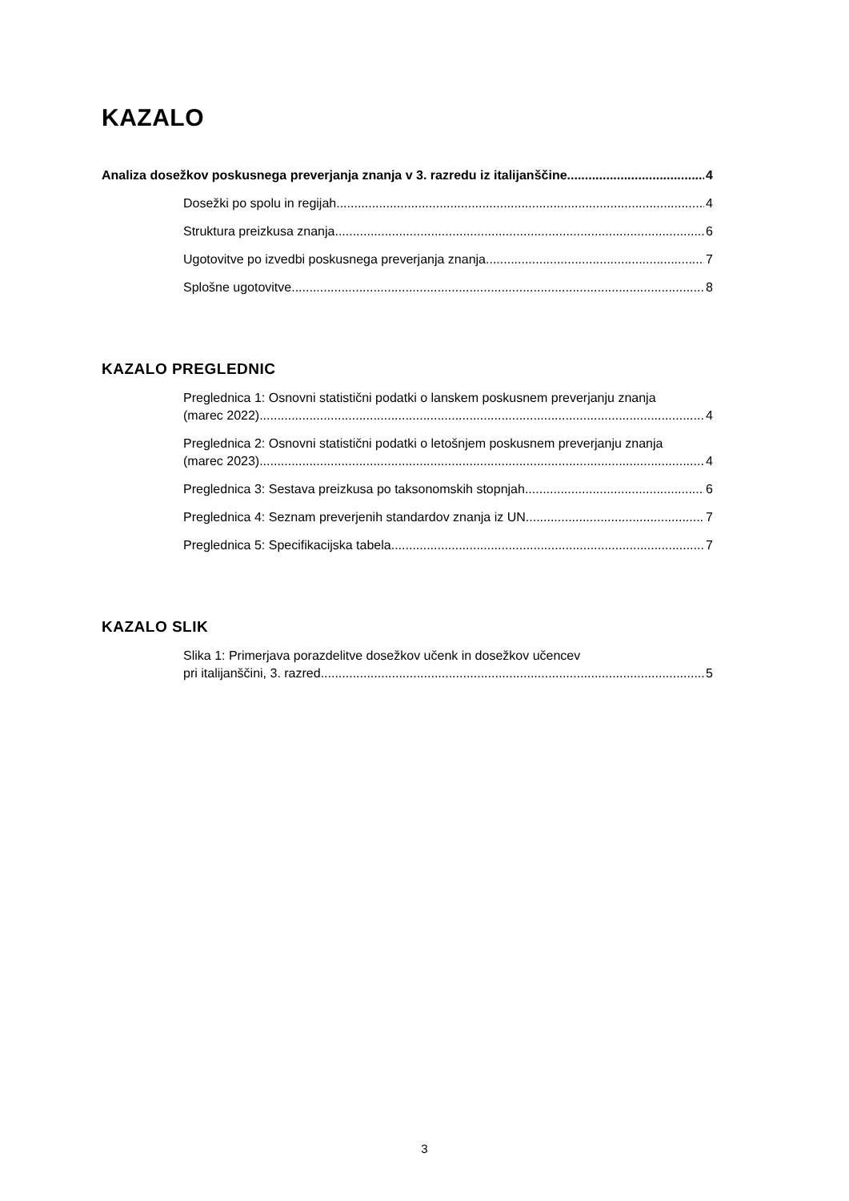KAZALO
Analiza dosežkov poskusnega preverjanja znanja v 3. razredu iz italijanščine 4
Dosežki po spolu in regijah 4
Struktura preizkusa znanja 6
Ugotovitve po izvedbi poskusnega preverjanja znanja 7
Splošne ugotovitve 8
KAZALO PREGLEDNIC
Preglednica 1: Osnovni statistični podatki o lanskem poskusnem preverjanju znanja
(marec 2022) 4
Preglednica 2: Osnovni statistični podatki o letošnjem poskusnem preverjanju znanja
(marec 2023) 4
Preglednica 3: Sestava preizkusa po taksonomskih stopnjah 6
Preglednica 4: Seznam preverjenih standardov znanja iz UN 7
Preglednica 5: Specifikacijska tabela 7
KAZALO SLIK
Slika 1: Primerjava porazdelitve dosežkov učenk in dosežkov učencev
pri italijanščini, 3. razred 5
3